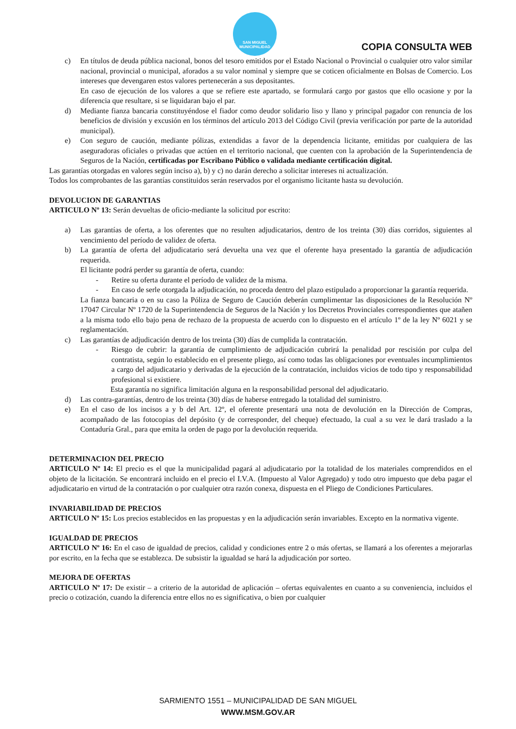SAN MIGUEL
MUNICIPALIDAD
COPIA CONSULTA WEB
c) En títulos de deuda pública nacional, bonos del tesoro emitidos por el Estado Nacional o Provincial o cualquier otro valor similar nacional, provincial o municipal, aforados a su valor nominal y siempre que se coticen oficialmente en Bolsas de Comercio. Los intereses que devengaren estos valores pertenecerán a sus depositantes.
En caso de ejecución de los valores a que se refiere este apartado, se formulará cargo por gastos que ello ocasione y por la diferencia que resultare, si se liquidaran bajo el par.
d) Mediante fianza bancaria constituyéndose el fiador como deudor solidario liso y llano y principal pagador con renuncia de los beneficios de división y excusión en los términos del artículo 2013 del Código Civil (previa verificación por parte de la autoridad municipal).
e) Con seguro de caución, mediante pólizas, extendidas a favor de la dependencia licitante, emitidas por cualquiera de las aseguradoras oficiales o privadas que actúen en el territorio nacional, que cuenten con la aprobación de la Superintendencia de Seguros de la Nación, certificadas por Escribano Público o validada mediante certificación digital.
Las garantías otorgadas en valores según inciso a), b) y c) no darán derecho a solicitar intereses ni actualización.
Todos los comprobantes de las garantías constituidos serán reservados por el organismo licitante hasta su devolución.
DEVOLUCION DE GARANTIAS
ARTICULO Nº 13: Serán devueltas de oficio-mediante la solicitud por escrito:
a) Las garantías de oferta, a los oferentes que no resulten adjudicatarios, dentro de los treinta (30) días corridos, siguientes al vencimiento del período de validez de oferta.
b) La garantía de oferta del adjudicatario será devuelta una vez que el oferente haya presentado la garantía de adjudicación requerida.
El licitante podrá perder su garantía de oferta, cuando:
- Retire su oferta durante el período de validez de la misma.
- En caso de serle otorgada la adjudicación, no proceda dentro del plazo estipulado a proporcionar la garantía requerida.
La fianza bancaria o en su caso la Póliza de Seguro de Caución deberán cumplimentar las disposiciones de la Resolución Nº 17047 Circular Nº 1720 de la Superintendencia de Seguros de la Nación y los Decretos Provinciales correspondientes que atañen a la misma todo ello bajo pena de rechazo de la propuesta de acuerdo con lo dispuesto en el artículo 1º de la ley Nº 6021 y se reglamentación.
c) Las garantías de adjudicación dentro de los treinta (30) días de cumplida la contratación.
- Riesgo de cubrir: la garantía de cumplimiento de adjudicación cubrirá la penalidad por rescisión por culpa del contratista, según lo establecido en el presente pliego, así como todas las obligaciones por eventuales incumplimientos a cargo del adjudicatario y derivadas de la ejecución de la contratación, incluidos vicios de todo tipo y responsabilidad profesional si existiere.
Esta garantía no significa limitación alguna en la responsabilidad personal del adjudicatario.
d) Las contra-garantías, dentro de los treinta (30) días de haberse entregado la totalidad del suministro.
e) En el caso de los incisos a y b del Art. 12º, el oferente presentará una nota de devolución en la Dirección de Compras, acompañado de las fotocopias del depósito (y de corresponder, del cheque) efectuado, la cual a su vez le dará traslado a la Contaduría Gral., para que emita la orden de pago por la devolución requerida.
DETERMINACION DEL PRECIO
ARTICULO Nº 14: El precio es el que la municipalidad pagará al adjudicatario por la totalidad de los materiales comprendidos en el objeto de la licitación. Se encontrará incluido en el precio el I.V.A. (Impuesto al Valor Agregado) y todo otro impuesto que deba pagar el adjudicatario en virtud de la contratación o por cualquier otra razón conexa, dispuesta en el Pliego de Condiciones Particulares.
INVARIABILIDAD DE PRECIOS
ARTICULO Nº 15: Los precios establecidos en las propuestas y en la adjudicación serán invariables. Excepto en la normativa vigente.
IGUALDAD DE PRECIOS
ARTICULO Nº 16: En el caso de igualdad de precios, calidad y condiciones entre 2 o más ofertas, se llamará a los oferentes a mejorarlas por escrito, en la fecha que se establezca. De subsistir la igualdad se hará la adjudicación por sorteo.
MEJORA DE OFERTAS
ARTICULO Nº 17: De existir – a criterio de la autoridad de aplicación – ofertas equivalentes en cuanto a su conveniencia, incluidos el precio o cotización, cuando la diferencia entre ellos no es significativa, o bien por cualquier
SARMIENTO 1551 – MUNICIPALIDAD DE SAN MIGUEL
WWW.MSM.GOV.AR